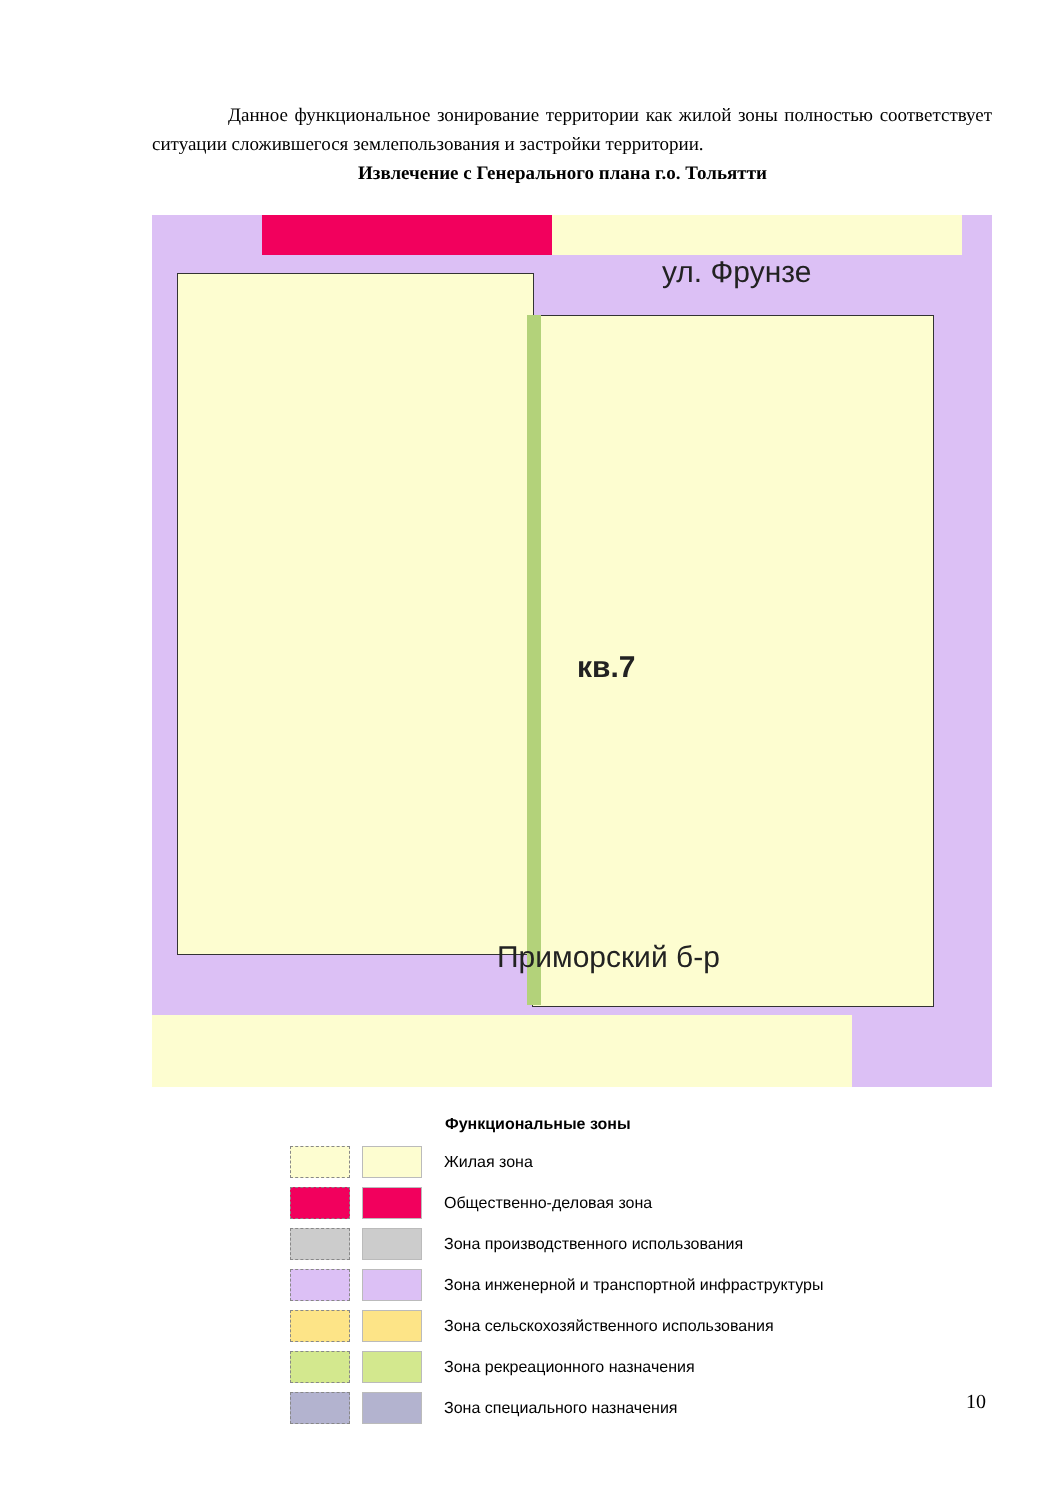Данное функциональное зонирование территории как жилой зоны полностью соответствует ситуации сложившегося землепользования и застройки территории.
Извлечение с Генерального плана г.о. Тольятти
ул. Фрунзе
кв.7
Приморский б-р
Функциональные зоны
Жилая зона
Общественно-деловая зона
Зона производственного использования
Зона инженерной и транспортной инфраструктуры
Зона сельскохозяйственного использования
Зона рекреационного назначения
Зона специального назначения
10